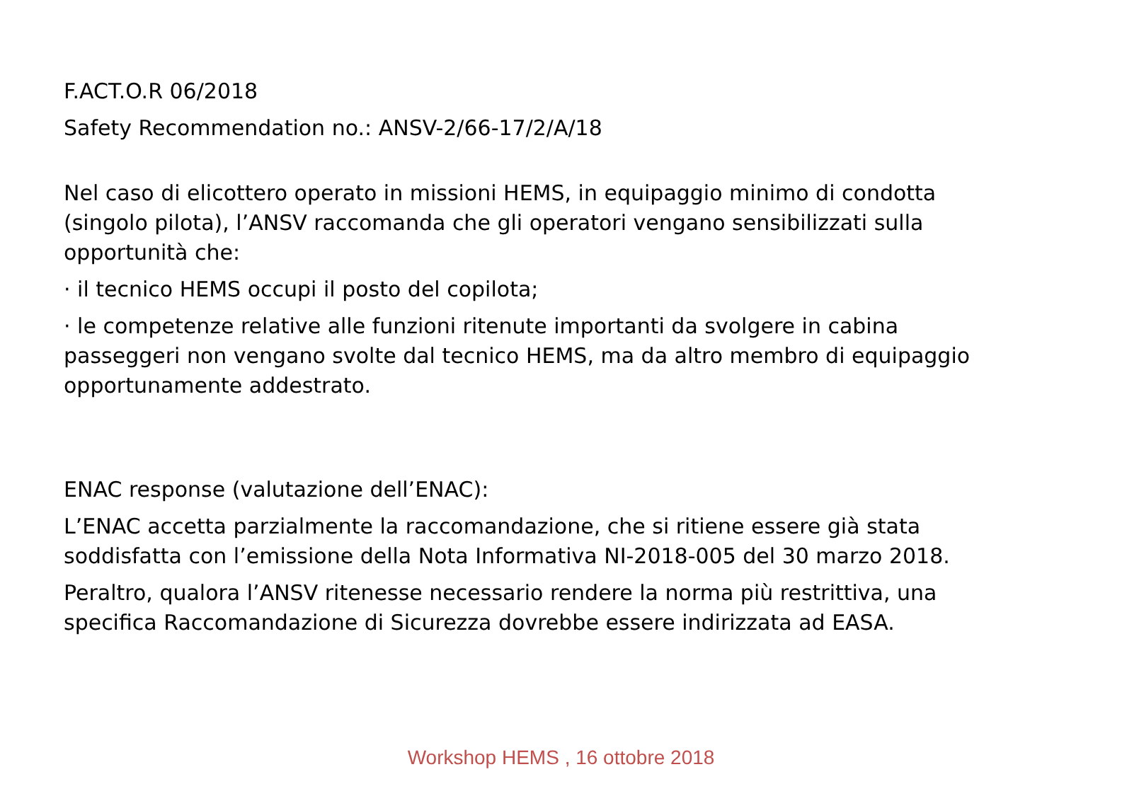F.ACT.O.R 06/2018
Safety Recommendation no.: ANSV-2/66-17/2/A/18
Nel caso di elicottero operato in missioni HEMS, in equipaggio minimo di condotta (singolo pilota), l’ANSV raccomanda che gli operatori vengano sensibilizzati sulla opportunità che:
· il tecnico HEMS occupi il posto del copilota;
· le competenze relative alle funzioni ritenute importanti da svolgere in cabina passeggeri non vengano svolte dal tecnico HEMS, ma da altro membro di equipaggio opportunamente addestrato.
ENAC response (valutazione dell’ENAC):
L’ENAC accetta parzialmente la raccomandazione, che si ritiene essere già stata soddisfatta con l’emissione della Nota Informativa NI-2018-005 del 30 marzo 2018.
Peraltro, qualora l’ANSV ritenesse necessario rendere la norma più restrittiva, una specifica Raccomandazione di Sicurezza dovrebbe essere indirizzata ad EASA.
Workshop HEMS , 16 ottobre 2018